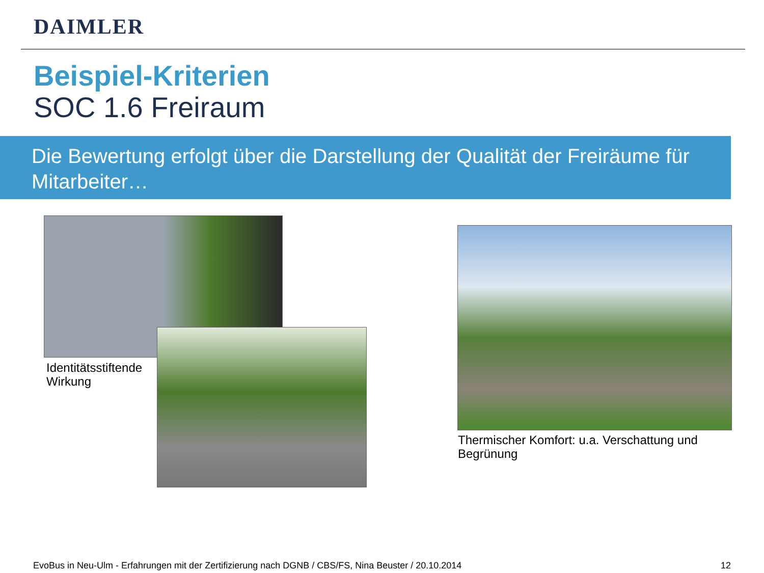DAIMLER
Beispiel-Kriterien
SOC 1.6 Freiraum
Die Bewertung erfolgt über die Darstellung der Qualität der Freiräume für Mitarbeiter…
Identitätsstiftende
Wirkung
Thermischer Komfort: u.a. Verschattung und
Begrünung
EvoBus in Neu-Ulm - Erfahrungen mit der Zertifizierung nach DGNB / CBS/FS, Nina Beuster / 20.10.2014
12